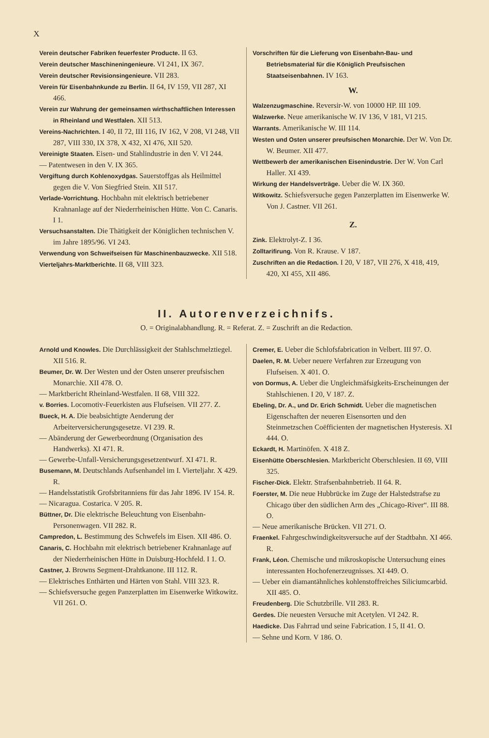X
Verein deutscher Fabriken feuerfester Producte. II 63.
Verein deutscher Maschineningenieure. VI 241, IX 367.
Verein deutscher Revisionsingenieure. VII 283.
Verein für Eisenbahnkunde zu Berlin. II 64, IV 159, VII 287, XI 466.
Verein zur Wahrung der gemeinsamen wirthschaftlichen Interessen in Rheinland und Westfalen. XII 513.
Vereins-Nachrichten. I 40, II 72, III 116, IV 162, V 208, VI 248, VII 287, VIII 330, IX 378, X 432, XI 476, XII 520.
Vereinigte Staaten. Eisen- und Stahlindustrie in den V. VI 244.
— Patentwesen in den V. IX 365.
Vergiftung durch Kohlenoxydgas. Sauerstoffgas als Heilmittel gegen die V. Von Siegfried Stein. XII 517.
Verlade-Vorrichtung. Hochbahn mit elektrisch betriebener Krahnanlage auf der Niederrheinischen Hütte. Von C. Canaris. I 1.
Versuchsanstalten. Die Thätigkeit der Königlichen technischen V. im Jahre 1895/96. VI 243.
Verwendung von Schweifseisen für Maschinenbauzwecke. XII 518.
Vierteljahrs-Marktberichte. II 68, VIII 323.
Vorschriften für die Lieferung von Eisenbahn-Bau- und Betriebsmaterial für die Königlich Preufsischen Staatseisenbahnen. IV 163.
W.
Walzenzugmaschine. Reversir-W. von 10000 HP. III 109.
Walzwerke. Neue amerikanische W. IV 136, V 181, VI 215.
Warrants. Amerikanische W. III 114.
Westen und Osten unserer preufsischen Monarchie. Der W. Von Dr. W. Beumer. XII 477.
Wettbewerb der amerikanischen Eisenindustrie. Der W. Von Carl Haller. XI 439.
Wirkung der Handelsverträge. Ueber die W. IX 360.
Witkowitz. Schiefsversuche gegen Panzerplatten im Eisenwerke W. Von J. Castner. VII 261.
Z.
Zink. Elektrolyt-Z. I 36.
Zolltarifirung. Von R. Krause. V 187.
Zuschriften an die Redaction. I 20, V 187, VII 276, X 418, 419, 420, XI 455, XII 486.
II. Autorenverzeichnifs.
O. = Originalabhandlung. R. = Referat. Z. = Zuschrift an die Redaction.
Arnold und Knowles. Die Durchlässigkeit der Stahlschmelztiegel. XII 516. R.
Beumer, Dr. W. Der Westen und der Osten unserer preufsischen Monarchie. XII 478. O.
— Marktbericht Rheinland-Westfalen. II 68, VIII 322.
v. Borries. Locomotiv-Feuerkisten aus Flufseisen. VII 277. Z.
Bueck, H. A. Die beabsichtigte Aenderung der Arbeiterversicherungsgesetze. VI 239. R.
— Abänderung der Gewerbeordnung (Organisation des Handwerks). XI 471. R.
— Gewerbe-Unfall-Versicherungsgesetzentwurf. XI 471. R.
Busemann, M. Deutschlands Aufsenhandel im I. Vierteljahr. X 429. R.
— Handelsstatistik Grofsbritanniens für das Jahr 1896. IV 154. R.
— Nicaragua. Costarica. V 205. R.
Büttner, Dr. Die elektrische Beleuchtung von Eisenbahn-Personenwagen. VII 282. R.
Campredon, L. Bestimmung des Schwefels im Eisen. XII 486. O.
Canaris, C. Hochbahn mit elektrisch betriebener Krahnanlage auf der Niederrheinischen Hütte in Duisburg-Hochfeld. I 1. O.
Castner, J. Browns Segment-Drahtkanone. III 112. R.
— Elektrisches Enthärten und Härten von Stahl. VIII 323. R.
— Schiefsversuche gegen Panzerplatten im Eisenwerke Witkowitz. VII 261. O.
Cremer, E. Ueber die Schlofsfabrication in Velbert. III 97. O.
Daelen, R. M. Ueber neuere Verfahren zur Erzeugung von Flufseisen. X 401. O.
von Dormus, A. Ueber die Ungleichmäfsigkeits-Erscheinungen der Stahlschienen. I 20, V 187. Z.
Ebeling, Dr. A., und Dr. Erich Schmidt. Ueber die magnetischen Eigenschaften der neueren Eisensorten und den Steinmetzschen Coëfficienten der magnetischen Hysteresis. XI 444. O.
Eckardt, H. Martinöfen. X 418 Z.
Eisenhütte Oberschlesien. Marktbericht Oberschlesien. II 69, VIII 325.
Fischer-Dick. Elektr. Strafsenbahnbetrieb. II 64. R.
Foerster, M. Die neue Hubbrücke im Zuge der Halstedstrafse zu Chicago über den südlichen Arm des „Chicago-River“. III 88. O.
— Neue amerikanische Brücken. VII 271. O.
Fraenkel. Fahrgeschwindigkeitsversuche auf der Stadtbahn. XI 466. R.
Frank, Léon. Chemische und mikroskopische Untersuchung eines interessanten Hochofenerzeugnisses. XI 449. O.
— Ueber ein diamantähnliches kohlenstoffreiches Siliciumcarbid. XII 485. O.
Freudenberg. Die Schutzbrille. VII 283. R.
Gerdes. Die neuesten Versuche mit Acetylen. VI 242. R.
Haedicke. Das Fahrrad und seine Fabrication. I 5, II 41. O.
— Sehne und Korn. V 186. O.